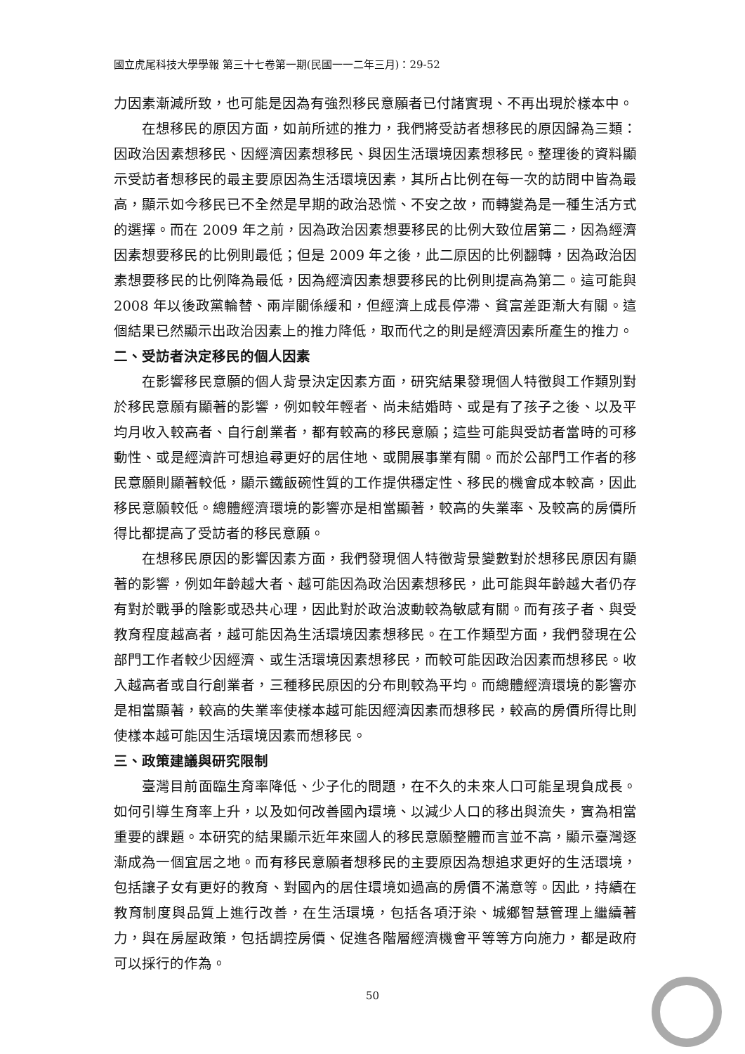國立虎尾科技大學學報 第三十七卷第一期(民國一一二年三月)：29-52
力因素漸減所致，也可能是因為有強烈移民意願者已付諸實現、不再出現於樣本中。
在想移民的原因方面，如前所述的推力，我們將受訪者想移民的原因歸為三類：因政治因素想移民、因經濟因素想移民、與因生活環境因素想移民。整理後的資料顯示受訪者想移民的最主要原因為生活環境因素，其所占比例在每一次的訪問中皆為最高，顯示如今移民已不全然是早期的政治恐慌、不安之故，而轉變為是一種生活方式的選擇。而在 2009 年之前，因為政治因素想要移民的比例大致位居第二，因為經濟因素想要移民的比例則最低；但是 2009 年之後，此二原因的比例翻轉，因為政治因素想要移民的比例降為最低，因為經濟因素想要移民的比例則提高為第二。這可能與 2008 年以後政黨輪替、兩岸關係緩和，但經濟上成長停滯、貧富差距漸大有關。這個結果已然顯示出政治因素上的推力降低，取而代之的則是經濟因素所產生的推力。
二、受訪者決定移民的個人因素
在影響移民意願的個人背景決定因素方面，研究結果發現個人特徵與工作類別對於移民意願有顯著的影響，例如較年輕者、尚未結婚時、或是有了孩子之後、以及平均月收入較高者、自行創業者，都有較高的移民意願；這些可能與受訪者當時的可移動性、或是經濟許可想追尋更好的居住地、或開展事業有關。而於公部門工作者的移民意願則顯著較低，顯示鐵飯碗性質的工作提供穩定性、移民的機會成本較高，因此移民意願較低。總體經濟環境的影響亦是相當顯著，較高的失業率、及較高的房價所得比都提高了受訪者的移民意願。
在想移民原因的影響因素方面，我們發現個人特徵背景變數對於想移民原因有顯著的影響，例如年齡越大者、越可能因為政治因素想移民，此可能與年齡越大者仍存有對於戰爭的陰影或恐共心理，因此對於政治波動較為敏感有關。而有孩子者、與受教育程度越高者，越可能因為生活環境因素想移民。在工作類型方面，我們發現在公部門工作者較少因經濟、或生活環境因素想移民，而較可能因政治因素而想移民。收入越高者或自行創業者，三種移民原因的分布則較為平均。而總體經濟環境的影響亦是相當顯著，較高的失業率使樣本越可能因經濟因素而想移民，較高的房價所得比則使樣本越可能因生活環境因素而想移民。
三、政策建議與研究限制
臺灣目前面臨生育率降低、少子化的問題，在不久的未來人口可能呈現負成長。如何引導生育率上升，以及如何改善國內環境、以減少人口的移出與流失，實為相當重要的課題。本研究的結果顯示近年來國人的移民意願整體而言並不高，顯示臺灣逐漸成為一個宜居之地。而有移民意願者想移民的主要原因為想追求更好的生活環境，包括讓子女有更好的教育、對國內的居住環境如過高的房價不滿意等。因此，持續在教育制度與品質上進行改善，在生活環境，包括各項汙染、城鄉智慧管理上繼續著力，與在房屋政策，包括調控房價、促進各階層經濟機會平等等方向施力，都是政府可以採行的作為。
50